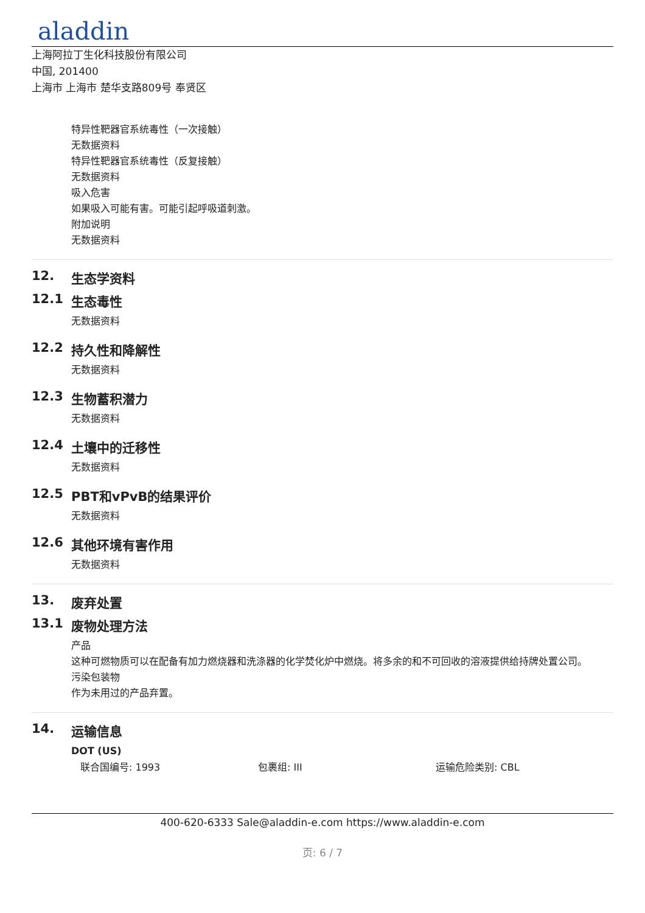aladdin
上海阿拉丁生化科技股份有限公司
中国, 201400
上海市 上海市 楚华支路809号 奉贤区
特异性靶器官系统毒性（一次接触）
无数据资料
特异性靶器官系统毒性（反复接触）
无数据资料
吸入危害
如果吸入可能有害。可能引起呼吸道刺激。
附加说明
无数据资料
12. 生态学资料
12.1 生态毒性
无数据资料
12.2 持久性和降解性
无数据资料
12.3 生物蓄积潜力
无数据资料
12.4 土壤中的迁移性
无数据资料
12.5 PBT和vPvB的结果评价
无数据资料
12.6 其他环境有害作用
无数据资料
13. 废弃处置
13.1 废物处理方法
产品
这种可燃物质可以在配备有加力燃烧器和洗涤器的化学焚化炉中燃烧。将多余的和不可回收的溶液提供给持牌处置公司。
污染包装物
作为未用过的产品弃置。
14. 运输信息
DOT (US)
联合国编号: 1993 包裹组: III 运输危险类别: CBL
400-620-6333 Sale@aladdin-e.com https://www.aladdin-e.com
页: 6 / 7